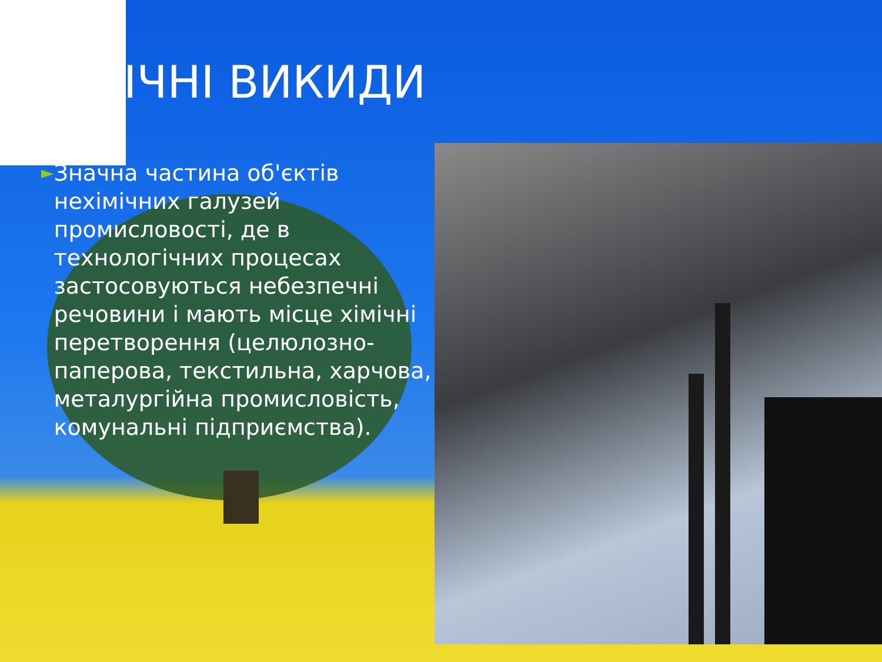ІЧНІ ВИКИДИ
►
Значна частина об'єктів нехімічних галузей промисловості, де в технологічних процесах застосовуються небезпечні речовини і мають місце хімічні перетворення (целюлозно-паперова, текстильна, харчова, металургійна промисловість, комунальні підприємства).